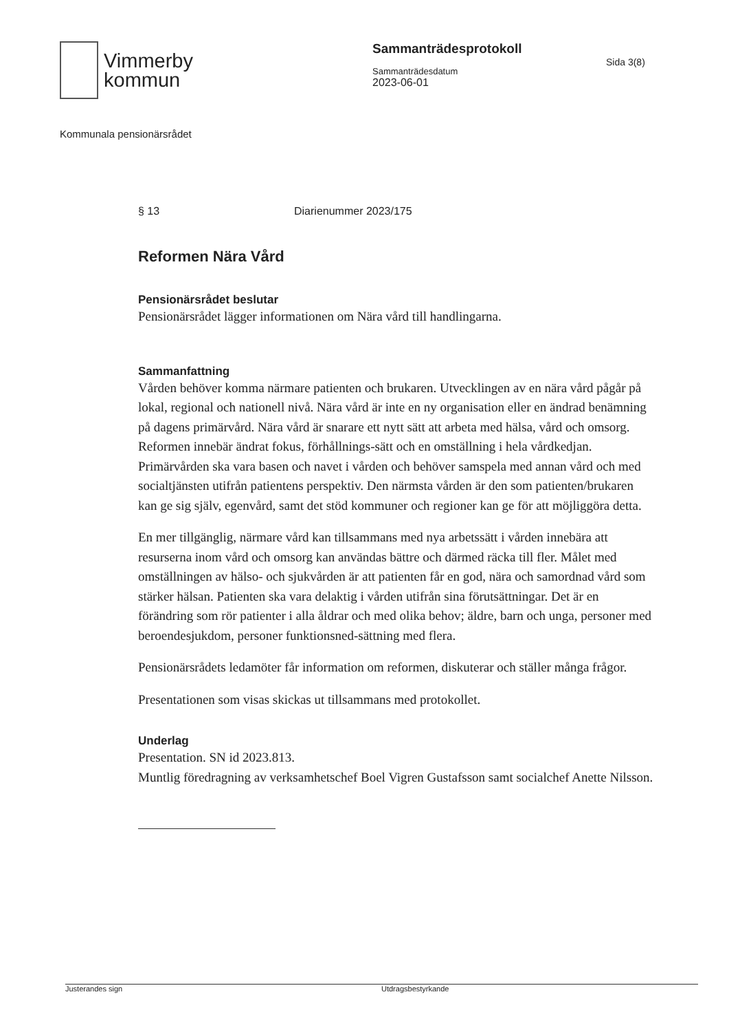Vimmerby
kommun
Sammanträdesprotokoll
Sammanträdesdatum
2023-06-01
Sida 3(8)
Kommunala pensionärsrådet
§ 13 Diarienummer 2023/175
Reformen Nära Vård
Pensionärsrådet beslutar
Pensionärsrådet lägger informationen om Nära vård till handlingarna.
Sammanfattning
Vården behöver komma närmare patienten och brukaren. Utvecklingen av en nära vård pågår på lokal, regional och nationell nivå. Nära vård är inte en ny organisation eller en ändrad benämning på dagens primärvård. Nära vård är snarare ett nytt sätt att arbeta med hälsa, vård och omsorg. Reformen innebär ändrat fokus, förhållnings-sätt och en omställning i hela vårdkedjan. Primärvården ska vara basen och navet i vården och behöver samspela med annan vård och med socialtjänsten utifrån patientens perspektiv. Den närmsta vården är den som patienten/brukaren kan ge sig själv, egenvård, samt det stöd kommuner och regioner kan ge för att möjliggöra detta.
En mer tillgänglig, närmare vård kan tillsammans med nya arbetssätt i vården innebära att resurserna inom vård och omsorg kan användas bättre och därmed räcka till fler. Målet med omställningen av hälso- och sjukvården är att patienten får en god, nära och samordnad vård som stärker hälsan. Patienten ska vara delaktig i vården utifrån sina förutsättningar. Det är en förändring som rör patienter i alla åldrar och med olika behov; äldre, barn och unga, personer med beroendesjukdom, personer funktionsned-sättning med flera.
Pensionärsrådets ledamöter får information om reformen, diskuterar och ställer många frågor.
Presentationen som visas skickas ut tillsammans med protokollet.
Underlag
Presentation. SN id 2023.813.
Muntlig föredragning av verksamhetschef Boel Vigren Gustafsson samt socialchef Anette Nilsson.
Justerandes sign Utdragsbestyrkande